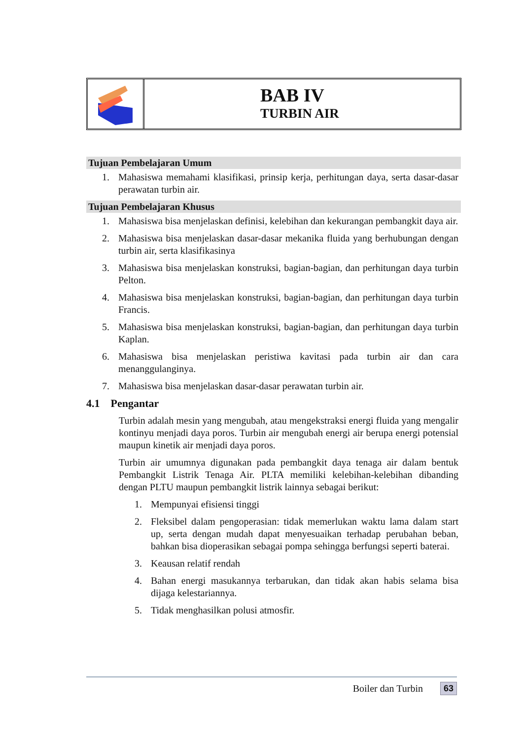BAB IV
TURBIN AIR
Tujuan Pembelajaran Umum
1. Mahasiswa memahami klasifikasi, prinsip kerja, perhitungan daya, serta dasar-dasar perawatan turbin air.
Tujuan Pembelajaran Khusus
1. Mahasiswa bisa menjelaskan definisi, kelebihan dan kekurangan pembangkit daya air.
2. Mahasiswa bisa menjelaskan dasar-dasar mekanika fluida yang berhubungan dengan turbin air, serta klasifikasinya
3. Mahasiswa bisa menjelaskan konstruksi, bagian-bagian, dan perhitungan daya turbin Pelton.
4. Mahasiswa bisa menjelaskan konstruksi, bagian-bagian, dan perhitungan daya turbin Francis.
5. Mahasiswa bisa menjelaskan konstruksi, bagian-bagian, dan perhitungan daya turbin Kaplan.
6. Mahasiswa bisa menjelaskan peristiwa kavitasi pada turbin air dan cara menanggulanginya.
7. Mahasiswa bisa menjelaskan dasar-dasar perawatan turbin air.
4.1 Pengantar
Turbin adalah mesin yang mengubah, atau mengekstraksi energi fluida yang mengalir kontinyu menjadi daya poros. Turbin air mengubah energi air berupa energi potensial maupun kinetik air menjadi daya poros.
Turbin air umumnya digunakan pada pembangkit daya tenaga air dalam bentuk Pembangkit Listrik Tenaga Air. PLTA memiliki kelebihan-kelebihan dibanding dengan PLTU maupun pembangkit listrik lainnya sebagai berikut:
1. Mempunyai efisiensi tinggi
2. Fleksibel dalam pengoperasian: tidak memerlukan waktu lama dalam start up, serta dengan mudah dapat menyesuaikan terhadap perubahan beban, bahkan bisa dioperasikan sebagai pompa sehingga berfungsi seperti baterai.
3. Keausan relatif rendah
4. Bahan energi masukannya terbarukan, dan tidak akan habis selama bisa dijaga kelestariannya.
5. Tidak menghasilkan polusi atmosfir.
Boiler dan Turbin 63